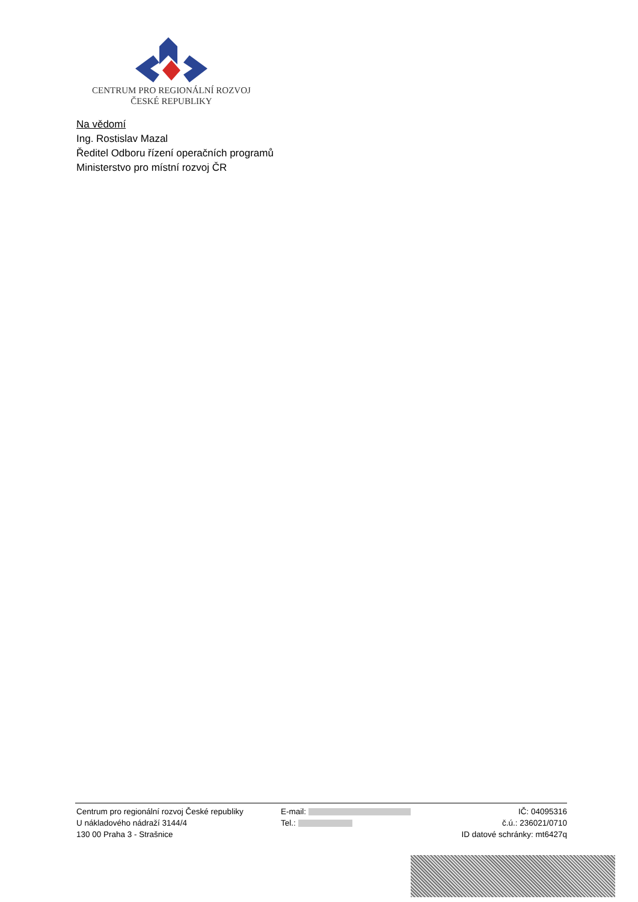CENTRUM PRO REGIONÁLNÍ ROZVOJ
ČESKÉ REPUBLIKY
Na vědomí
Ing. Rostislav Mazal
Ředitel Odboru řízení operačních programů
Ministerstvo pro místní rozvoj ČR
Centrum pro regionální rozvoj České republiky
U nákladového nádraží 3144/4
130 00 Praha 3 - Strašnice
E-mail:
Tel.:
IČ: 04095316
č.ú.: 236021/0710
ID datové schránky: mt6427q